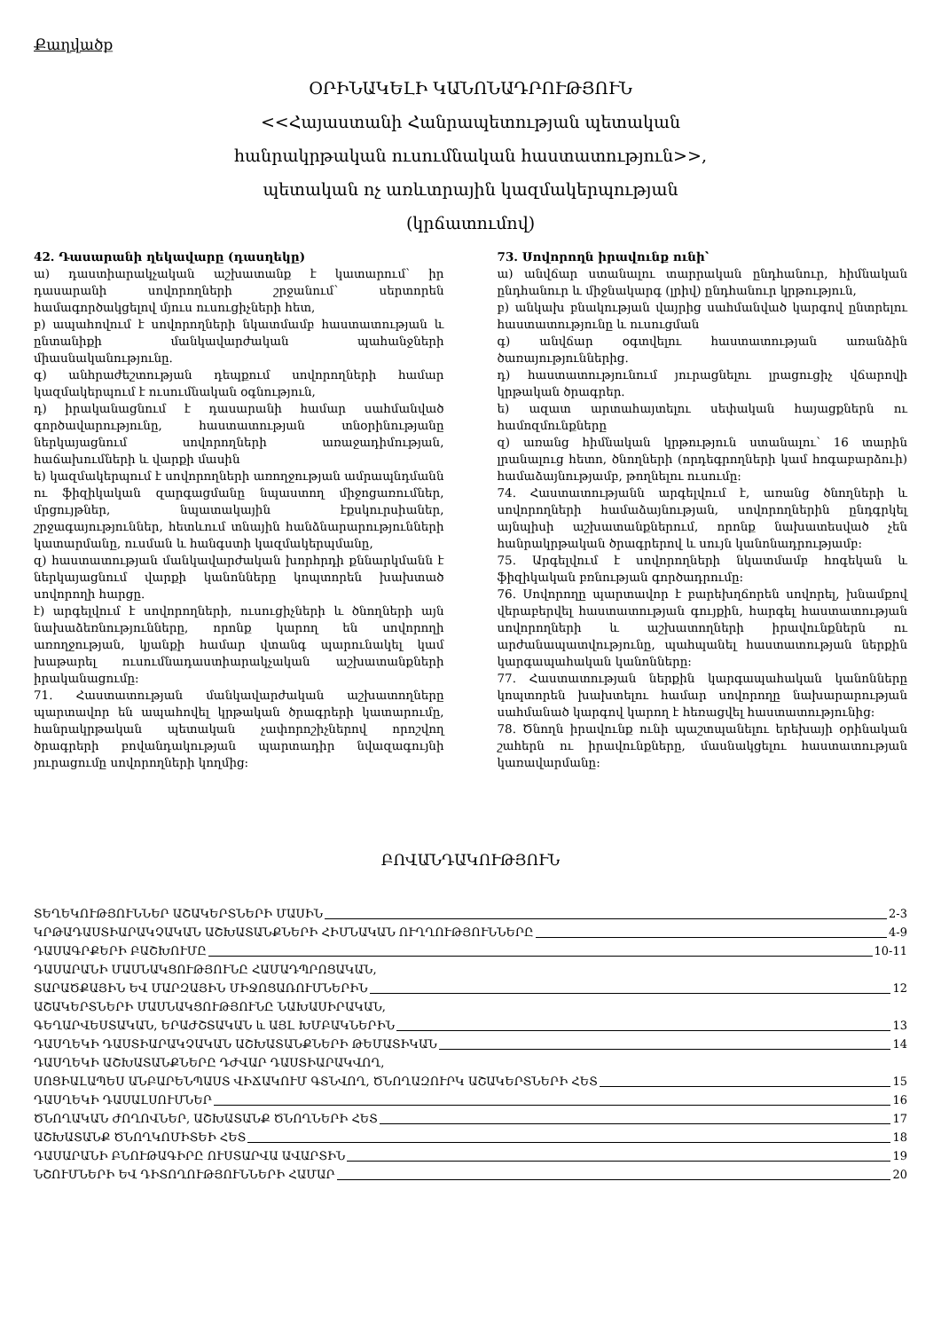Քաղվածք
ՕՐԻՆԱԿԵԼԻ ԿԱՆՈՆԱԴՐՈՒԹՅՈՒՆ
<<Հայաստանի Հանրապետության պետական
հանրակրթական ուսումնական հաստատություն>>,
պետական ոչ առևտրային կազմակերպության
(կրճատումով)
42. Դասարանի ղեկավարը (դասղեկը)
ա) դաստիարակչական աշխատանք է կատարում՝ իր դասարանի սովորողների շրջանում՝ սերտորեն համագործակցելով մյուս ուսուցիչների հետ,
բ) ապահովում է սովորողների նկատմամբ հաստատության և ընտանիքի մանկավարժական պահանջների միասնականությունը.
գ) անհրաժեշտության դեպքում սովորողների համար կազմակերպում է ուսումնական օգնություն,
դ) իրականացնում է դասարանի համար սահմանված գործավարությունը, հաստատության տնօրինությանը ներկայացնում սովորողների առաջադիմության, հաճախումների և վարքի մասին
ե) կազմակերպում է սովորողների առողջության ամրապնդմանն ու ֆիզիկական զարգացմանը նպաստող միջոցառումներ, մրցույթներ, նպատակային էքսկուրսիաներ, շրջագայություններ, հետևում տնային հանձնարարությունների կատարմանը, ուսման և հանգստի կազմակերպմանը,
զ) հաստատության մանկավարժական խորհրդի քննարկմանն է ներկայացնում վարքի կանոնները կոպտորեն խախտած սովորողի հարցը.
է) արգելվում է սովորողների, ուսուցիչների և ծնողների այն նախաձեռնությունները, որոնք կարող են սովորողի առողջության, կյանքի համար վտանգ պարունակել կամ խաթարել ուսումնադաստիարակչական աշխատանքների իրականացումը:
71. Հաստատության մանկավարժական աշխատողները պարտավոր են ապահովել կրթական ծրագրերի կատարումը, հանրակրթական պետական չափորոշիչներով որոշվող ծրագրերի բովանդակության պարտադիր նվազագույնի յուրացումը սովորողների կողմից:
73. Սովորողն իրավունք ունի՝
ա) անվճար ստանալու տարրական ընդհանուր, հիմնական ընդհանուր և միջնակարգ (լրիվ) ընդհանուր կրթություն,
բ) անկախ բնակության վայրից սահմանված կարգով ընտրելու հաստատությունը և ուսուցման
գ) անվճար օգտվելու հաստատության առանձին ծառայություններից.
դ) հաստատությունում յուրացնելու լրացուցիչ վճարովի կրթական ծրագրեր.
ե) ազատ արտահայտելու սեփական հայացքներն ու համոզմունքները
զ) առանց հիմնական կրթություն ստանալու՝ 16 տարին լրանալուց հետո, ծնողների (որդեգրողների կամ հոգաբարձուի) համաձայնությամբ, թողնելու ուսումը:
74. Հաստատությանն արգելվում է, առանց ծնողների և սովորողների համաձայնության, սովորողներին ընդգրկել այնպիսի աշխատանքներում, որոնք նախատեսված չեն հանրակրթական ծրագրերով և սույն կանոնադրությամբ:
75. Արգելվում է սովորողների նկատմամբ հոգեկան և ֆիզիկական բռնության գործադրումը:
76. Սովորողը պարտավոր է բարեխղճորեն սովորել, խնամքով վերաբերվել հաստատության գույքին, հարգել հաստատության սովորողների և աշխատողների իրավունքներն ու արժանապատվությունը, պահպանել հաստատության ներքին կարգապահական կանոնները:
77. Հաստատության ներքին կարգապահական կանոնները կոպտորեն խախտելու համար սովորողը նախարարության սահմանած կարգով կարող է հեռացվել հաստատությունից:
78. Ծնողն իրավունք ունի պաշտպանելու երեխայի օրինական շահերն ու իրավունքները, մասնակցելու հաստատության կառավարմանը:
ԲՈՎԱՆԴԱԿՈՒԹՅՈՒՆ
ՏԵՂԵԿՈՒԹՅՈՒՆՆԵՐ ԱՇԱԿԵՐՏՆԵՐԻ ՄԱՍԻՆ 2-3
ԿՐԹԱԴԱՍՏԻԱՐԱԿՉԱԿԱՆ ԱՇԽԱՏԱՆՔՆԵՐԻ ՀԻՄՆԱԿԱՆ ՈՒՂՂՈՒԹՅՈՒՆՆԵՐԸ 4-9
ԴԱՍԱԳՐՔԵՐԻ ԲԱՇԽՈՒՄԸ 10-11
ԴԱՍԱՐԱՆԻ ՄԱՍՆԱԿՑՈՒԹՅՈՒՆԸ ՀԱՄԱԴՊՐՈՑԱԿԱՆ,
ՏԱՐԱԾՔԱՅԻՆ ԵՎ ՄԱՐԶԱՅԻՆ ՄԻՋՈՑԱՌՈՒՄՆԵՐԻՆ 12
ԱՇԱԿԵՐՏՆԵՐԻ ՄԱՍՆԱԿՑՈՒԹՅՈՒՆԸ ՆԱԽԱՍԻՐԱԿԱՆ,
ԳԵՂԱՐՎԵՍՏԱԿԱՆ, ԵՐԱԺՇՏԱԿԱՆ և ԱՅԼ ԽՄԲԱԿՆԵՐԻՆ 13
ԴԱՍՂԵԿԻ ԴԱՍՏԻԱՐԱԿՉԱԿԱՆ ԱՇԽԱՏԱՆՔՆԵՐԻ ԹԵՄԱՏԻԿԱՆ 14
ԴԱՍՂԵԿԻ ԱՇԽԱՏԱՆՔՆԵՐԸ ԴԺՎԱՐ ԴԱՍՏԻԱՐԱԿՎՈՂ,
ՍՈՑԻԱԼԱՊԵՍ ԱՆԲԱՐԵՆՊԱՍՏ ՎԻՃԱԿՈՒՄ ԳՏՆՎՈՂ, ԾՆՈՂԱԶՈՒՐԿ ԱՇԱԿԵՐՏՆԵՐԻ ՀԵՏ 15
ԴԱՍՂԵԿԻ ԴԱՍԱԼՍՈՒՄՆԵՐ 16
ԾՆՈՂԱԿԱՆ ԺՈՂՈՎՆԵՐ, ԱՇԽԱՏԱՆՔ ԾՆՈՂՆԵՐԻ ՀԵՏ 17
ԱՇԽԱՏԱՆՔ ԾՆՈՂԿՈՄԻՏԵԻ ՀԵՏ 18
ԴԱՍԱՐԱՆԻ ԲՆՈՒԹԱԳԻՐԸ ՈՒՍՏԱՐՎԱ ԱՎԱՐՏԻՆ 19
ՆՇՈՒՄՆԵՐԻ ԵՎ ԴԻՏՈՂՈՒԹՅՈՒՆՆԵՐԻ ՀԱՄԱՐ 20